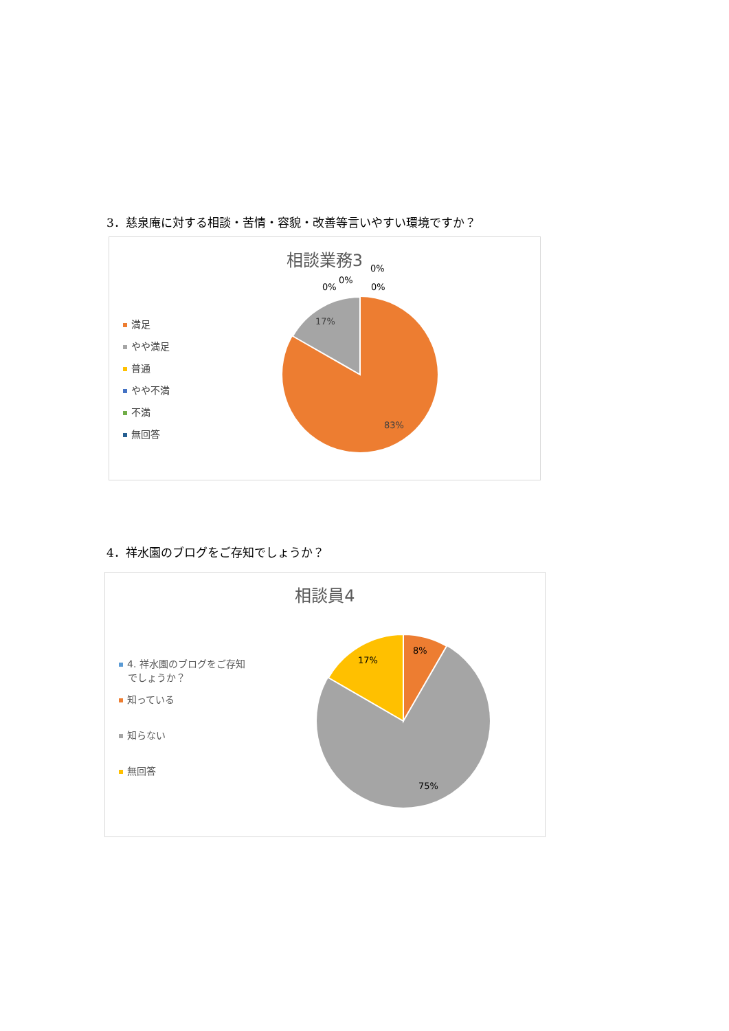3．慈泉庵に対する相談・苦情・容貌・改善等言いやすい環境ですか？
相談業務3
満足
やや満足
普通
やや不満
不満
無回答
17%
83%
0%
0%
0%
0%
4．祥水園のブログをご存知でしょうか？
相談員4
4. 祥水園のブログをご存知
でしょうか？
知っている
知らない
無回答
8%
17%
75%